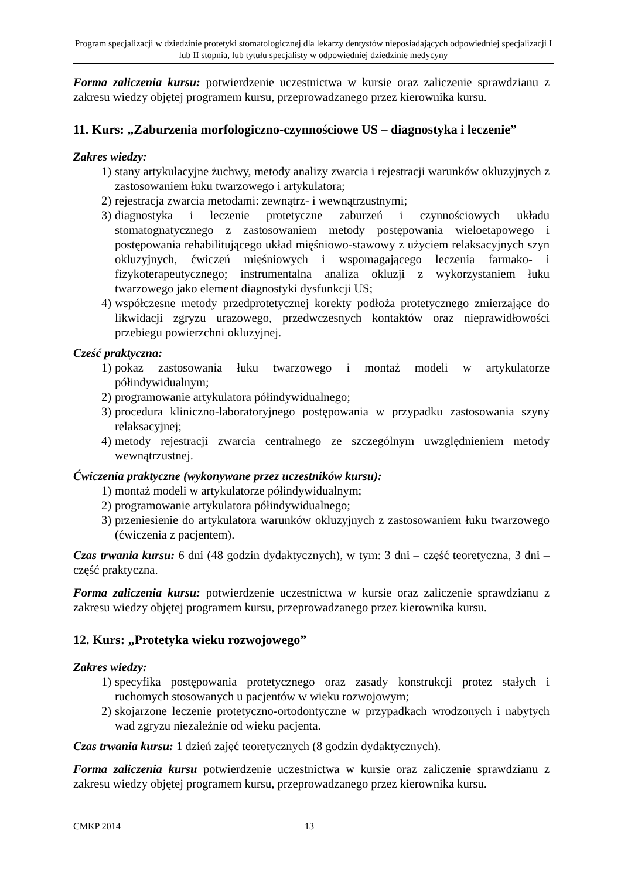Program specjalizacji w dziedzinie protetyki stomatologicznej dla lekarzy dentystów nieposiadających odpowiedniej specjalizacji I lub II stopnia, lub tytułu specjalisty w odpowiedniej dziedzinie medycyny
Forma zaliczenia kursu: potwierdzenie uczestnictwa w kursie oraz zaliczenie sprawdzianu z zakresu wiedzy objętej programem kursu, przeprowadzanego przez kierownika kursu.
11. Kurs: „Zaburzenia morfologiczno-czynnościowe US – diagnostyka i leczenie”
Zakres wiedzy:
1) stany artykulacyjne żuchwy, metody analizy zwarcia i rejestracji warunków okluzyjnych z zastosowaniem łuku twarzowego i artykulatora;
2) rejestracja zwarcia metodami: zewnątrz- i wewnątrzustnymi;
3) diagnostyka i leczenie protetyczne zaburzeń i czynnościowych układu stomatognatycznego z zastosowaniem metody postępowania wieloetapowego i postępowania rehabilitującego układ mięśniowo-stawowy z użyciem relaksacyjnych szyn okluzyjnych, ćwiczeń mięśniowych i wspomagającego leczenia farmako- i fizykoterapeutycznego; instrumentalna analiza okluzji z wykorzystaniem łuku twarzowego jako element diagnostyki dysfunkcji US;
4) współczesne metody przedprotetycznej korekty podłoża protetycznego zmierzające do likwidacji zgryzu urazowego, przedwczesnych kontaktów oraz nieprawidłowości przebiegu powierzchni okluzyjnej.
Cześć praktyczna:
1) pokaz zastosowania łuku twarzowego i montaż modeli w artykulatorze półindywidualnym;
2) programowanie artykulatora półindywidualnego;
3) procedura kliniczno-laboratoryjnego postępowania w przypadku zastosowania szyny relaksacyjnej;
4) metody rejestracji zwarcia centralnego ze szczególnym uwzględnieniem metody wewnątrzustnej.
Ćwiczenia praktyczne (wykonywane przez uczestników kursu):
1) montaż modeli w artykulatorze półindywidualnym;
2) programowanie artykulatora półindywidualnego;
3) przeniesienie do artykulatora warunków okluzyjnych z zastosowaniem łuku twarzowego (ćwiczenia z pacjentem).
Czas trwania kursu: 6 dni (48 godzin dydaktycznych), w tym: 3 dni – część teoretyczna, 3 dni – część praktyczna.
Forma zaliczenia kursu: potwierdzenie uczestnictwa w kursie oraz zaliczenie sprawdzianu z zakresu wiedzy objętej programem kursu, przeprowadzanego przez kierownika kursu.
12. Kurs: „Protetyka wieku rozwojowego”
Zakres wiedzy:
1) specyfika postępowania protetycznego oraz zasady konstrukcji protez stałych i ruchomych stosowanych u pacjentów w wieku rozwojowym;
2) skojarzone leczenie protetyczno-ortodontyczne w przypadkach wrodzonych i nabytych wad zgryzu niezależnie od wieku pacjenta.
Czas trwania kursu: 1 dzień zajęć teoretycznych (8 godzin dydaktycznych).
Forma zaliczenia kursu potwierdzenie uczestnictwa w kursie oraz zaliczenie sprawdzianu z zakresu wiedzy objętej programem kursu, przeprowadzanego przez kierownika kursu.
CMKP 2014 13